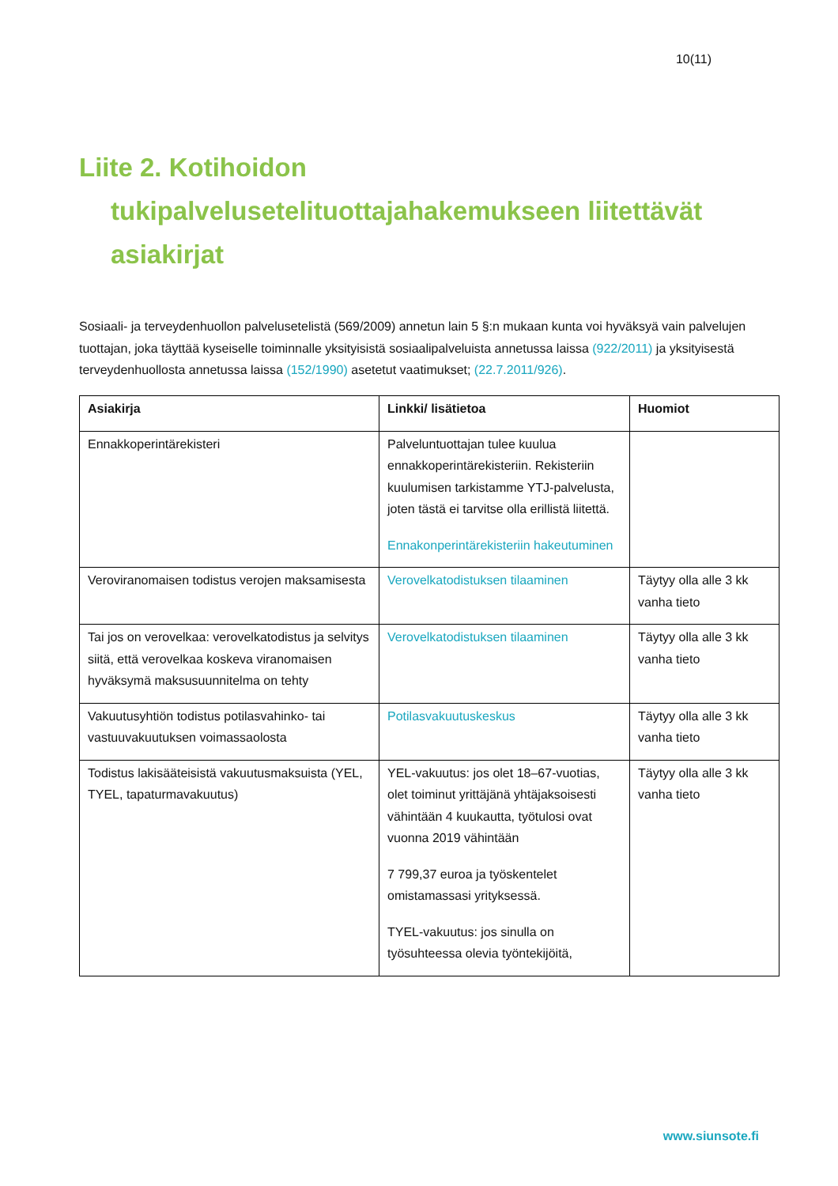10(11)
Liite 2. Kotihoidon tukipalvelusetelituottajahakemukseen liitettävät asiakirjat
Sosiaali- ja terveydenhuollon palvelusetelistä (569/2009) annetun lain 5 §:n mukaan kunta voi hyväksyä vain palvelujen tuottajan, joka täyttää kyseiselle toiminnalle yksityisistä sosiaalipalveluista annetussa laissa (922/2011) ja yksityisestä terveydenhuollosta annetussa laissa (152/1990) asetetut vaatimukset; (22.7.2011/926).
| Asiakirja | Linkki/ lisätietoa | Huomiot |
| --- | --- | --- |
| Ennakkoperintärekisteri | Palveluntuottajan tulee kuulua ennakkoperintärekisteriin. Rekisteriin kuulumisen tarkistamme YTJ-palvelusta, joten tästä ei tarvitse olla erillistä liitettä. Ennakonperintärekisteriin hakeutuminen | |
| Veroviranomaisen todistus verojen maksamisesta | Verovelkatodistuksen tilaaminen | Täytyy olla alle 3 kk vanha tieto |
| Tai jos on verovelkaa: verovelkatodistus ja selvitys siitä, että verovelkaa koskeva viranomaisen hyväksymä maksusuunnitelma on tehty | Verovelkatodistuksen tilaaminen | Täytyy olla alle 3 kk vanha tieto |
| Vakuutusyhtiön todistus potilasvahinko- tai vastuuvakuutuksen voimassaolosta | Potilasvakuutuskeskus | Täytyy olla alle 3 kk vanha tieto |
| Todistus lakisääteisistä vakuutusmaksuista (YEL, TYEL, tapaturmavakuutus) | YEL-vakuutus: jos olet 18–67-vuotias, olet toiminut yrittäjänä yhtäjaksoisesti vähintään 4 kuukautta, työtulosi ovat vuonna 2019 vähintään 7 799,37 euroa ja työskentelet omistamassasi yrityksessä. TYEL-vakuutus: jos sinulla on työsuhteessa olevia työntekijöitä, | Täytyy olla alle 3 kk vanha tieto |
www.siunsote.fi